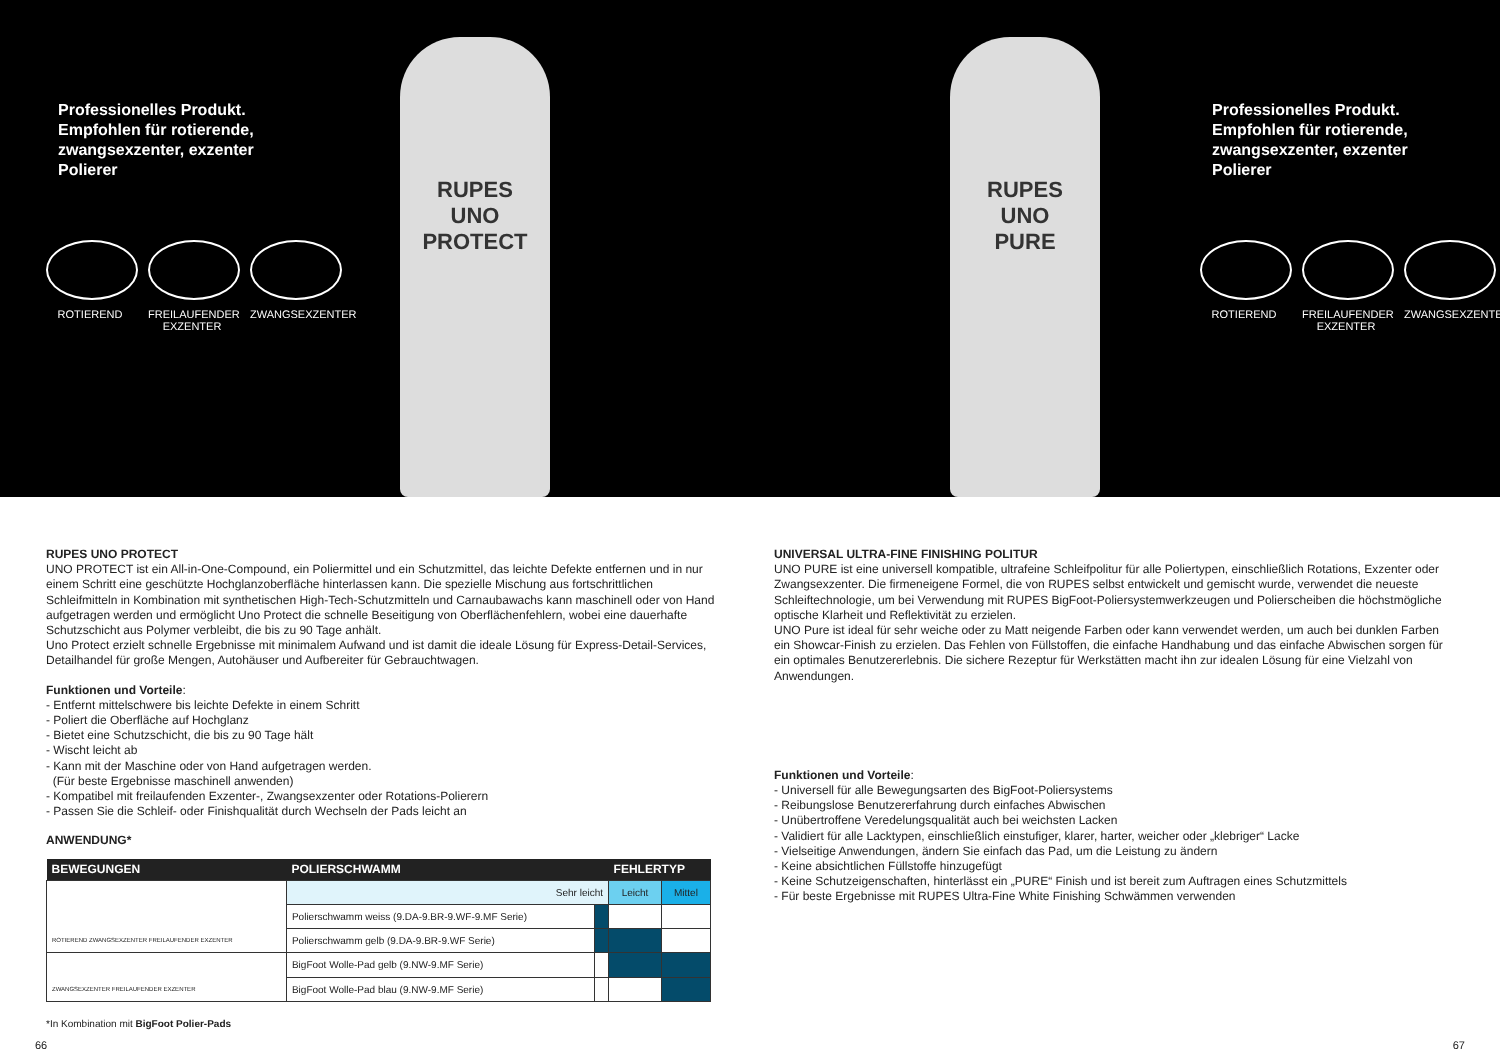Professionelles Produkt.
Empfohlen für rotierende,
zwangsexzenter, exzenter
Polierer
ROTIEREND FREILAUFENDER EXZENTER
ZWANGSEXZENTER
RUPES
UNO
PROTECT
RUPES
UNO
PURE
Professionelles Produkt.
Empfohlen für rotierende,
zwangsexzenter, exzenter
Polierer
ROTIEREND FREILAUFENDER EXZENTER
ZWANGSEXZENTER
RUPES UNO PROTECT
UNO PROTECT ist ein All-in-One-Compound, ein Poliermittel und ein Schutzmittel, das leichte Defekte entfernen und in nur einem Schritt eine geschützte Hochglanzoberfläche hinterlassen kann. Die spezielle Mischung aus fortschrittlichen Schleifmitteln in Kombination mit synthetischen High-Tech-Schutzmitteln und Carnaubawachs kann maschinell oder von Hand aufgetragen werden und ermöglicht Uno Protect die schnelle Beseitigung von Oberflächenfehlern, wobei eine dauerhafte Schutzschicht aus Polymer verbleibt, die bis zu 90 Tage anhält.
Uno Protect erzielt schnelle Ergebnisse mit minimalem Aufwand und ist damit die ideale Lösung für Express-Detail-Services, Detailhandel für große Mengen, Autohäuser und Aufbereiter für Gebrauchtwagen.
Funktionen und Vorteile:
- Entfernt mittelschwere bis leichte Defekte in einem Schritt
- Poliert die Oberfläche auf Hochglanz
- Bietet eine Schutzschicht, die bis zu 90 Tage hält
- Wischt leicht ab
- Kann mit der Maschine oder von Hand aufgetragen werden.
(Für beste Ergebnisse maschinell anwenden)
- Kompatibel mit freilaufenden Exzenter-, Zwangsexzenter oder Rotations-Polierern
- Passen Sie die Schleif- oder Finishqualität durch Wechseln der Pads leicht an
ANWENDUNG*
| BEWEGUNGEN | POLIERSCHWAMM | | FEHLERTYP | |
| --- | --- | --- | --- | --- |
| ROTIEREND ZWANGSEXZENTER FREILAUFENDER EXZENTER | Sehr leicht | | Leicht | Mittel |
| | Polierschwamm weiss (9.DA-9.BR-9.WF-9.MF Serie) | | | |
| | Polierschwamm gelb (9.DA-9.BR-9.WF Serie) | | | |
| ZWANGSEXZENTER FREILAUFENDER EXZENTER | BigFoot Wolle-Pad gelb (9.NW-9.MF Serie) | | | |
| | BigFoot Wolle-Pad blau (9.NW-9.MF Serie) | | | |
*In Kombination mit BigFoot Polier-Pads
UNIVERSAL ULTRA-FINE FINISHING POLITUR
UNO PURE ist eine universell kompatible, ultrafeine Schleifpolitur für alle Poliertypen, einschließlich Rotations, Exzenter oder Zwangsexzenter. Die firmeneigene Formel, die von RUPES selbst entwickelt und gemischt wurde, verwendet die neueste Schleiftechnologie, um bei Verwendung mit RUPES BigFoot-Poliersystemwerkzeugen und Polierscheiben die höchstmögliche optische Klarheit und Reflektivität zu erzielen.
UNO Pure ist ideal für sehr weiche oder zu Matt neigende Farben oder kann verwendet werden, um auch bei dunklen Farben ein Showcar-Finish zu erzielen. Das Fehlen von Füllstoffen, die einfache Handhabung und das einfache Abwischen sorgen für ein optimales Benutzererlebnis. Die sichere Rezeptur für Werkstätten macht ihn zur idealen Lösung für eine Vielzahl von Anwendungen.
Funktionen und Vorteile:
- Universell für alle Bewegungsarten des BigFoot-Poliersystems
- Reibungslose Benutzererfahrung durch einfaches Abwischen
- Unübertroffene Veredelungsqualität auch bei weichsten Lacken
- Validiert für alle Lacktypen, einschließlich einstufiger, klarer, harter, weicher oder „klebriger“ Lacke
- Vielseitige Anwendungen, ändern Sie einfach das Pad, um die Leistung zu ändern
- Keine absichtlichen Füllstoffe hinzugefügt
- Keine Schutzeigenschaften, hinterlässt ein „PURE“ Finish und ist bereit zum Auftragen eines Schutzmittels
- Für beste Ergebnisse mit RUPES Ultra-Fine White Finishing Schwämmen verwenden
66 67